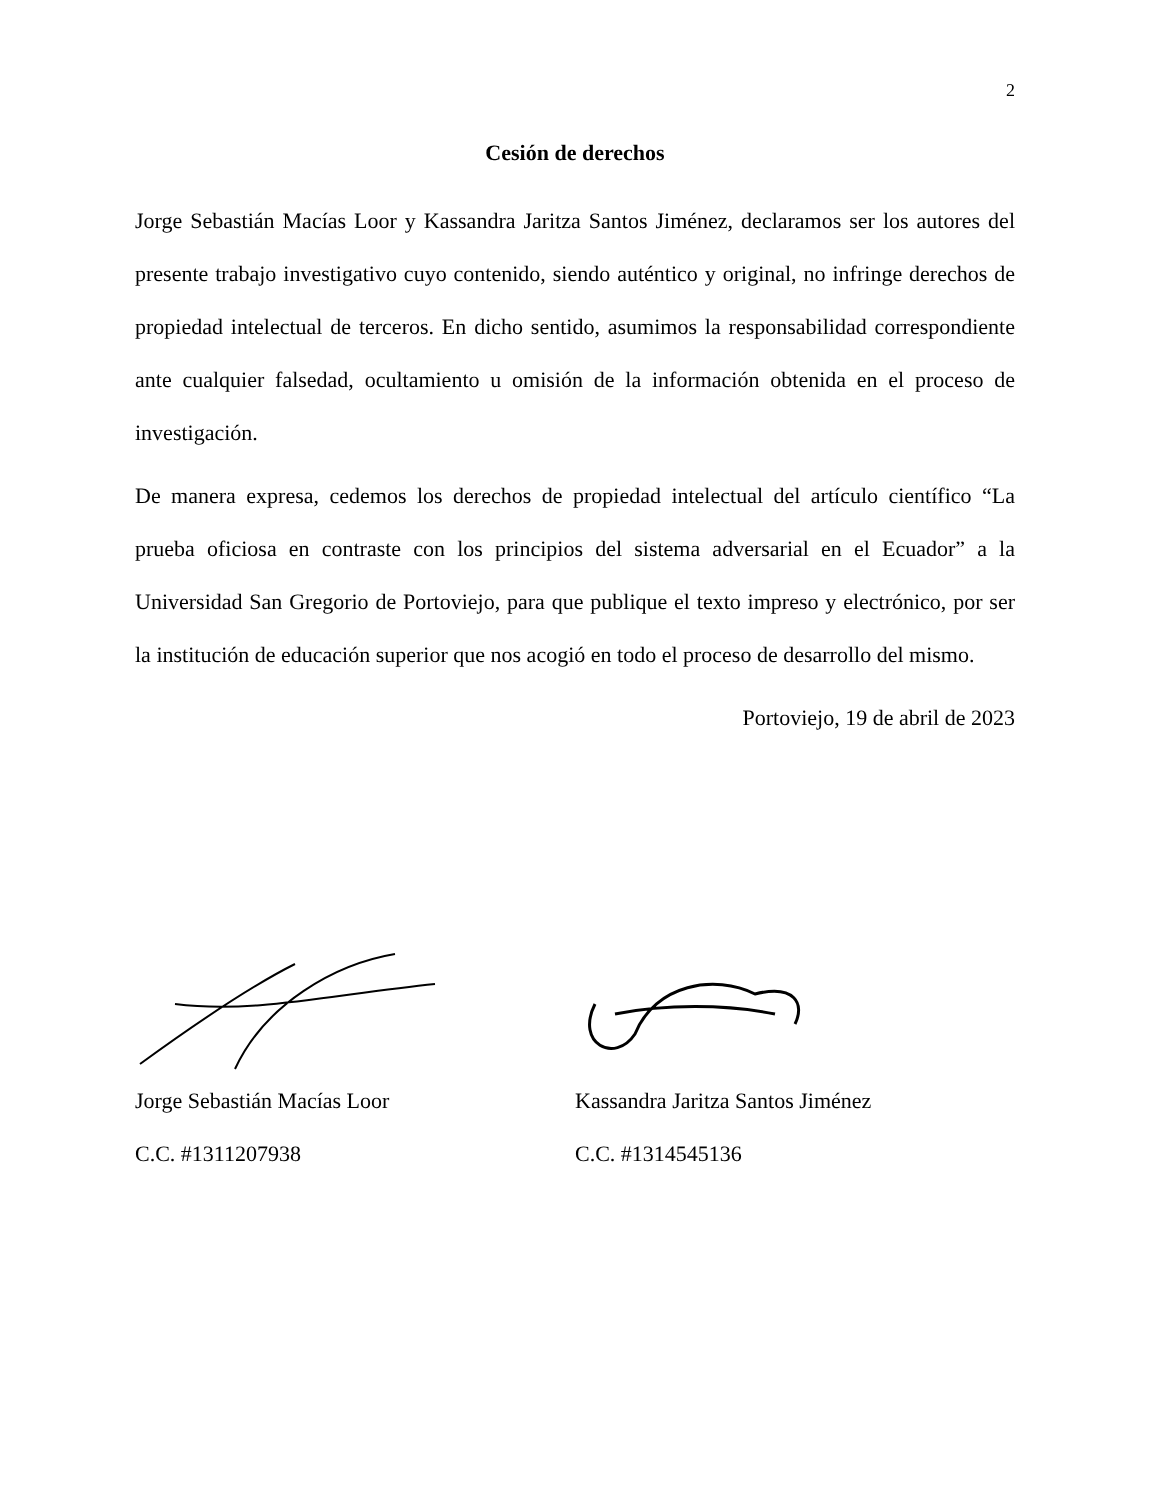2
Cesión de derechos
Jorge Sebastián Macías Loor y Kassandra Jaritza Santos Jiménez, declaramos ser los autores del presente trabajo investigativo cuyo contenido, siendo auténtico y original, no infringe derechos de propiedad intelectual de terceros. En dicho sentido, asumimos la responsabilidad correspondiente ante cualquier falsedad, ocultamiento u omisión de la información obtenida en el proceso de investigación.
De manera expresa, cedemos los derechos de propiedad intelectual del artículo científico “La prueba oficiosa en contraste con los principios del sistema adversarial en el Ecuador” a la Universidad San Gregorio de Portoviejo, para que publique el texto impreso y electrónico, por ser la institución de educación superior que nos acogió en todo el proceso de desarrollo del mismo.
Portoviejo, 19 de abril de 2023
Jorge Sebastián Macías Loor
C.C. #1311207938
Kassandra Jaritza Santos Jiménez
C.C. #1314545136